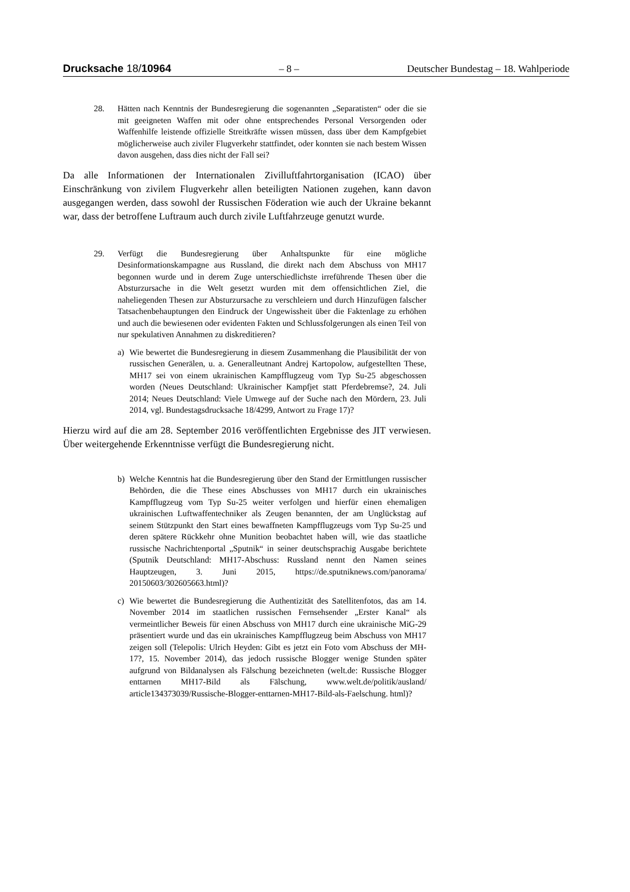Drucksache 18/10964 – 8 – Deutscher Bundestag – 18. Wahlperiode
28. Hätten nach Kenntnis der Bundesregierung die sogenannten „Separatisten“ oder die sie mit geeigneten Waffen mit oder ohne entsprechendes Personal Versorgenden oder Waffenhilfe leistende offizielle Streitkräfte wissen müssen, dass über dem Kampfgebiet möglicherweise auch ziviler Flugverkehr stattfindet, oder konnten sie nach bestem Wissen davon ausgehen, dass dies nicht der Fall sei?
Da alle Informationen der Internationalen Zivilluftfahrtorganisation (ICAO) über Einschränkung von zivilem Flugverkehr allen beteiligten Nationen zugehen, kann davon ausgegangen werden, dass sowohl der Russischen Föderation wie auch der Ukraine bekannt war, dass der betroffene Luftraum auch durch zivile Luftfahrzeuge genutzt wurde.
29. Verfügt die Bundesregierung über Anhaltspunkte für eine mögliche Desinformationskampagne aus Russland, die direkt nach dem Abschuss von MH17 begonnen wurde und in derem Zuge unterschiedlichste irreführende Thesen über die Absturzursache in die Welt gesetzt wurden mit dem offensichtlichen Ziel, die naheliegenden Thesen zur Absturzursache zu verschleiern und durch Hinzufügen falscher Tatsachenbehauptungen den Eindruck der Ungewissheit über die Faktenlage zu erhöhen und auch die bewiesenen oder evidenten Fakten und Schlussfolgerungen als einen Teil von nur spekulativen Annahmen zu diskreditieren?
a) Wie bewertet die Bundesregierung in diesem Zusammenhang die Plausibilität der von russischen Generälen, u. a. Generalleutnant Andrej Kartopolow, aufgestellten These, MH17 sei von einem ukrainischen Kampfflugzeug vom Typ Su-25 abgeschossen worden (Neues Deutschland: Ukrainischer Kampfjet statt Pferdebremse?, 24. Juli 2014; Neues Deutschland: Viele Umwege auf der Suche nach den Mördern, 23. Juli 2014, vgl. Bundestagsdrucksache 18/4299, Antwort zu Frage 17)?
Hierzu wird auf die am 28. September 2016 veröffentlichten Ergebnisse des JIT verwiesen. Über weitergehende Erkenntnisse verfügt die Bundesregierung nicht.
b) Welche Kenntnis hat die Bundesregierung über den Stand der Ermittlungen russischer Behörden, die die These eines Abschusses von MH17 durch ein ukrainisches Kampfflugzeug vom Typ Su-25 weiter verfolgen und hierfür einen ehemaligen ukrainischen Luftwaffentechniker als Zeugen benannten, der am Unglückstag auf seinem Stützpunkt den Start eines bewaffneten Kampfflugzeugs vom Typ Su-25 und deren spätere Rückkehr ohne Munition beobachtet haben will, wie das staatliche russische Nachrichtenportal „Sputnik“ in seiner deutschsprachig Ausgabe berichtete (Sputnik Deutschland: MH17-Abschuss: Russland nennt den Namen seines Hauptzeugen, 3. Juni 2015, https://de.sputniknews.com/panorama/ 20150603/302605663.html)?
c) Wie bewertet die Bundesregierung die Authentizität des Satellitenfotos, das am 14. November 2014 im staatlichen russischen Fernsehsender „Erster Kanal“ als vermeintlicher Beweis für einen Abschuss von MH17 durch eine ukrainische MiG-29 präsentiert wurde und das ein ukrainisches Kampfflugzeug beim Abschuss von MH17 zeigen soll (Telepolis: Ulrich Heyden: Gibt es jetzt ein Foto vom Abschuss der MH-17?, 15. November 2014), das jedoch russische Blogger wenige Stunden später aufgrund von Bildanalysen als Fälschung bezeichneten (welt.de: Russische Blogger enttarnen MH17-Bild als Fälschung, www.welt.de/politik/ausland/ article134373039/Russische-Blogger-enttarnen-MH17-Bild-als-Faelschung. html)?